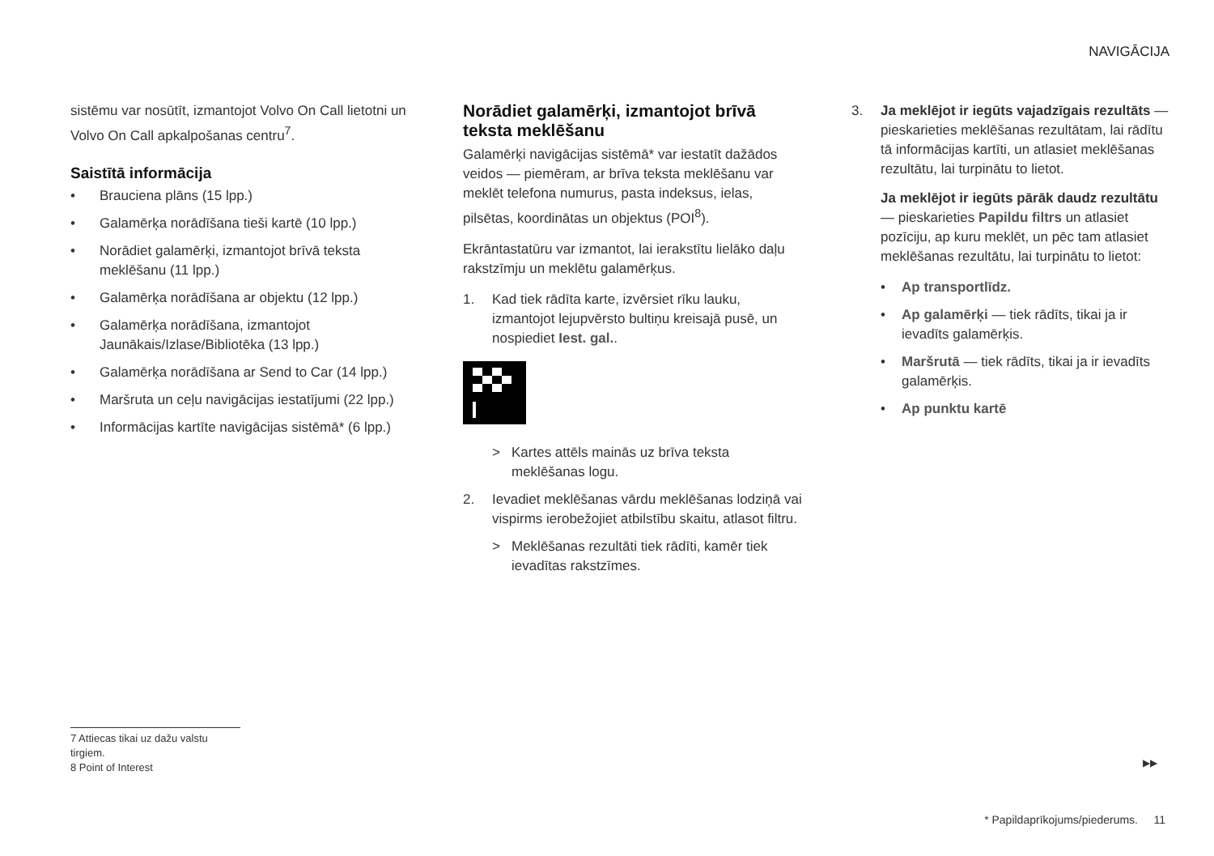NAVIGĀCIJA
sistēmu var nosūtīt, izmantojot Volvo On Call lietotni un Volvo On Call apkalpošanas centru<sup>7</sup>.
Saistītā informācija
• Brauciena plāns (15 lpp.)
• Galamērķa norādīšana tieši kartē (10 lpp.)
• Norādiet galamērķi, izmantojot brīvā teksta meklēšanu (11 lpp.)
• Galamērķa norādīšana ar objektu (12 lpp.)
• Galamērķa norādīšana, izmantojot Jaunākais/Izlase/Bibliotēka (13 lpp.)
• Galamērķa norādīšana ar Send to Car (14 lpp.)
• Maršruta un ceļu navigācijas iestatījumi (22 lpp.)
• Informācijas kartīte navigācijas sistēmā* (6 lpp.)
Norādiet galamērķi, izmantojot brīvā teksta meklēšanu
Galamērķi navigācijas sistēmā* var iestatīt dažādos veidos — piemēram, ar brīva teksta meklēšanu var meklēt telefona numurus, pasta indeksus, ielas, pilsētas, koordinātas un objektus (POI<sup>8</sup>).
Ekrāntastatūru var izmantot, lai ierakstītu lielāko daļu rakstzīmju un meklētu galamērķus.
1. Kad tiek rādīta karte, izvērsiet rīku lauku, izmantojot lejupvērsto bultiņu kreisajā pusē, un nospiediet Iest. gal..
> Kartes attēls mainās uz brīva teksta meklēšanas logu.
2. Ievadiet meklēšanas vārdu meklēšanas lodziņā vai vispirms ierobežojiet atbilstību skaitu, atlasot filtru.
> Meklēšanas rezultāti tiek rādīti, kamēr tiek ievadītas rakstzīmes.
3. Ja meklējot ir iegūts vajadzīgais rezultāts — pieskarieties meklēšanas rezultātam, lai rādītu tā informācijas kartīti, un atlasiet meklēšanas rezultātu, lai turpinātu to lietot.
Ja meklējot ir iegūts pārāk daudz rezultātu — pieskarieties Papildu filtrs un atlasiet pozīciju, ap kuru meklēt, un pēc tam atlasiet meklēšanas rezultātu, lai turpinātu to lietot:
• Ap transportlīdz.
• Ap galamērķi — tiek rādīts, tikai ja ir ievadīts galamērķis.
• Maršrutā — tiek rādīts, tikai ja ir ievadīts galamērķis.
• Ap punktu kartē
7 Attiecas tikai uz dažu valstu tirgiem.
8 Point of Interest
▶▶
* Papildaprīkojums/piederums. 11